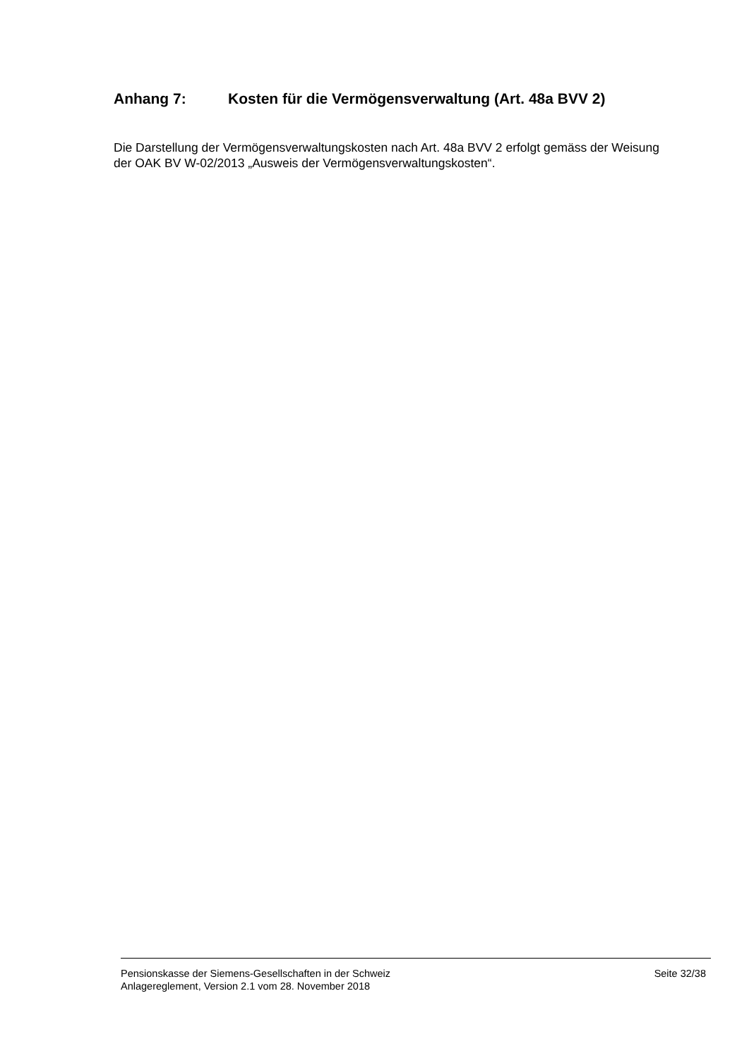Anhang 7: Kosten für die Vermögensverwaltung (Art. 48a BVV 2)
Die Darstellung der Vermögensverwaltungskosten nach Art. 48a BVV 2 erfolgt gemäss der Weisung der OAK BV W-02/2013 „Ausweis der Vermögensverwaltungskosten“.
Pensionskasse der Siemens-Gesellschaften in der Schweiz
Anlagereglement, Version 2.1 vom 28. November 2018
Seite 32/38